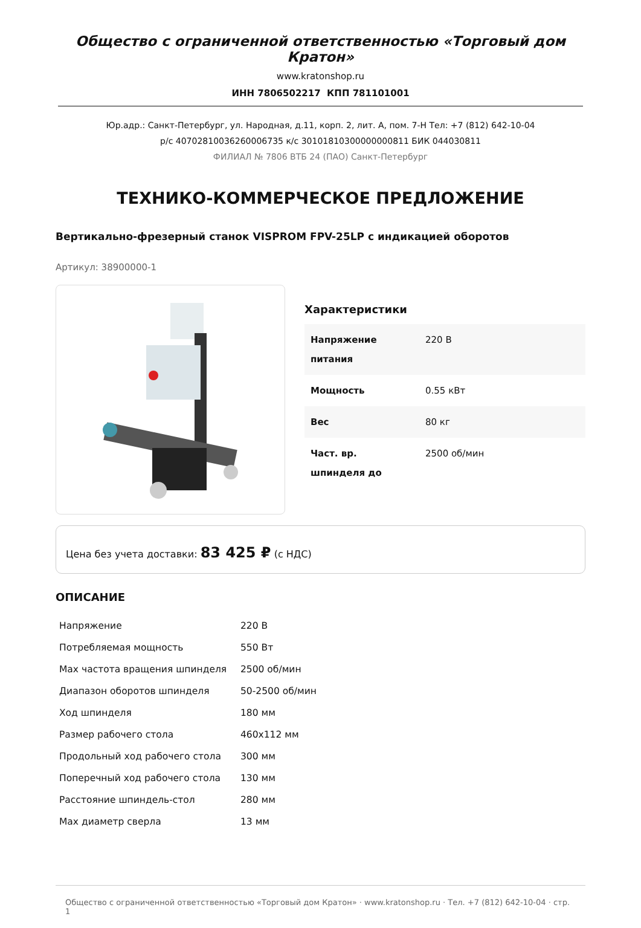Общество с ограниченной ответственностью «Торговый дом Кратон»
www.kratonshop.ru
ИНН 7806502217 КПП 781101001
Юр.адр.: Санкт-Петербург, ул. Народная, д.11, корп. 2, лит. А, пом. 7-Н Тел: +7 (812) 642-10-04
р/с 40702810036260006735 к/с 30101810300000000811 БИК 044030811
ФИЛИАЛ № 7806 ВТБ 24 (ПАО) Санкт-Петербург
ТЕХНИКО-КОММЕРЧЕСКОЕ ПРЕДЛОЖЕНИЕ
Вертикально-фрезерный станок VISPROM FPV-25LP с индикацией оборотов
Артикул: 38900000-1
Характеристики
| Напряжение питания | 220 В |
| Мощность | 0.55 кВт |
| Вес | 80 кг |
| Част. вр. шпинделя до | 2500 об/мин |
Цена без учета доставки: 83 425 ₽ (с НДС)
ОПИСАНИЕ
| Напряжение | 220 В |
| Потребляемая мощность | 550 Вт |
| Max частота вращения шпинделя | 2500 об/мин |
| Диапазон оборотов шпинделя | 50-2500 об/мин |
| Ход шпинделя | 180 мм |
| Размер рабочего стола | 460x112 мм |
| Продольный ход рабочего стола | 300 мм |
| Поперечный ход рабочего стола | 130 мм |
| Расстояние шпиндель-стол | 280 мм |
| Max диаметр сверла | 13 мм |
Общество с ограниченной ответственностью «Торговый дом Кратон» · www.kratonshop.ru · Тел. +7 (812) 642-10-04 · стр. 1